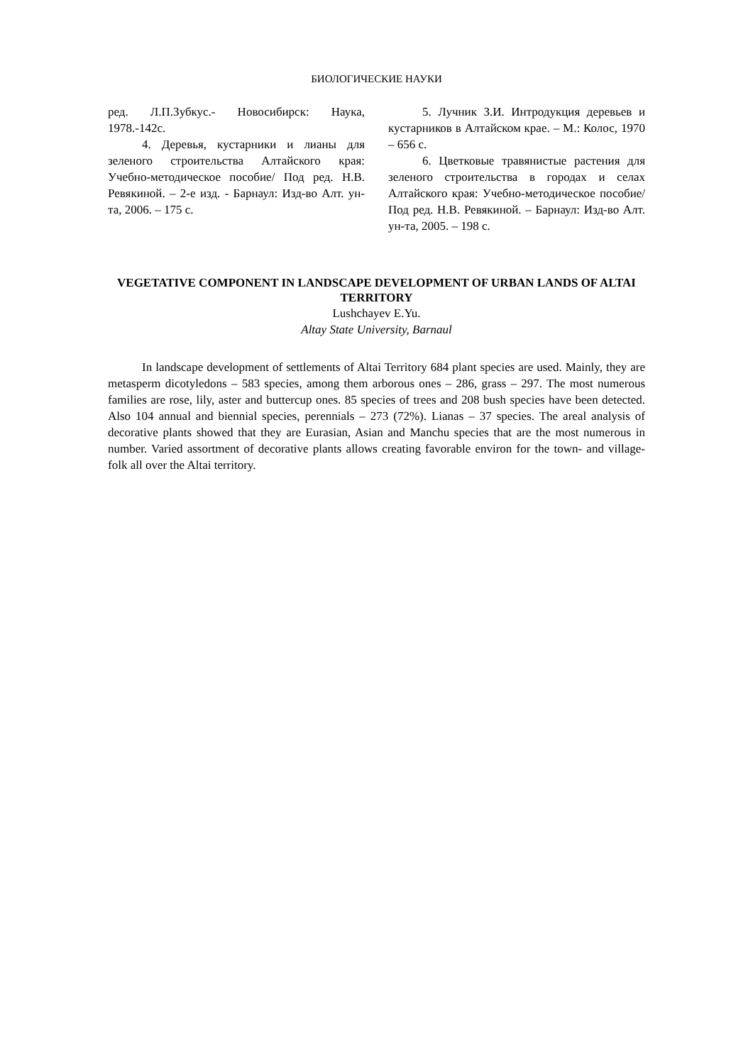БИОЛОГИЧЕСКИЕ НАУКИ
ред. Л.П.Зубкус.- Новосибирск: Наука, 1978.-142с.
4. Деревья, кустарники и лианы для зеленого строительства Алтайского края: Учебно-методическое пособие/ Под ред. Н.В. Ревякиной. – 2-е изд. - Барнаул: Изд-во Алт. ун-та, 2006. – 175 с.
5. Лучник З.И. Интродукция деревьев и кустарников в Алтайском крае. – М.: Колос, 1970 – 656 с.
6. Цветковые травянистые растения для зеленого строительства в городах и селах Алтайского края: Учебно-методическое пособие/ Под ред. Н.В. Ревякиной. – Барнаул: Изд-во Алт. ун-та, 2005. – 198 с.
VEGETATIVE COMPONENT IN LANDSCAPE DEVELOPMENT OF URBAN LANDS OF ALTAI TERRITORY
Lushchayev E.Yu.
Altay State University, Barnaul
In landscape development of settlements of Altai Territory 684 plant species are used. Mainly, they are metasperm dicotyledons – 583 species, among them arborous ones – 286, grass – 297. The most numerous families are rose, lily, aster and buttercup ones. 85 species of trees and 208 bush species have been detected. Also 104 annual and biennial species, perennials – 273 (72%). Lianas – 37 species. The areal analysis of decorative plants showed that they are Eurasian, Asian and Manchu species that are the most numerous in number. Varied assortment of decorative plants allows creating favorable environ for the town- and village-folk all over the Altai territory.